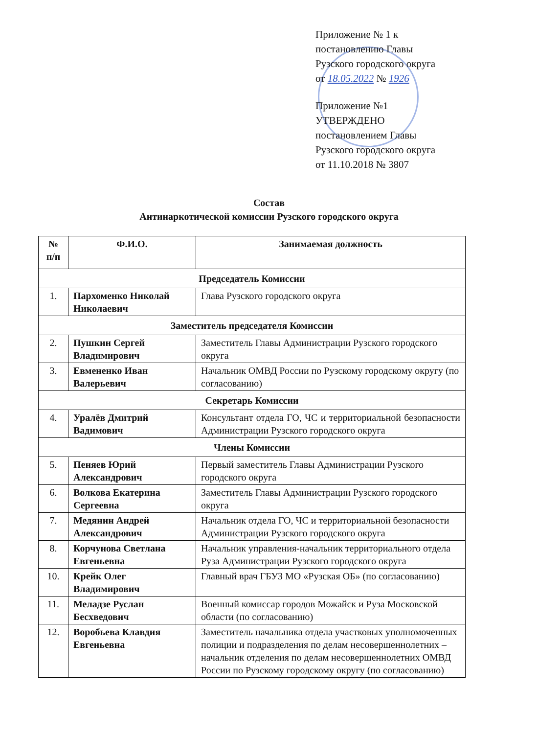Приложение № 1 к
постановлению Главы
Рузского городского округа
от 18.05.2022 № 1926
Приложение №1
УТВЕРЖДЕНО
постановлением Главы
Рузского городского округа
от 11.10.2018 № 3807
Состав
Антинаркотической комиссии Рузского городского округа
| № п/п | Ф.И.О. | Занимаемая должность |
| --- | --- | --- |
| Председатель Комиссии | | |
| 1. | Пархоменко Николай Николаевич | Глава Рузского городского округа |
| Заместитель председателя Комиссии | | |
| 2. | Пушкин Сергей Владимирович | Заместитель Главы Администрации Рузского городского округа |
| 3. | Евмененко Иван Валерьевич | Начальник ОМВД России по Рузскому городскому округу (по согласованию) |
| Секретарь Комиссии | | |
| 4. | Уралёв Дмитрий Вадимович | Консультант отдела ГО, ЧС и территориальной безопасности Администрации Рузского городского округа |
| Члены Комиссии | | |
| 5. | Пеняев Юрий Александрович | Первый заместитель Главы Администрации Рузского городского округа |
| 6. | Волкова Екатерина Сергеевна | Заместитель Главы Администрации Рузского городского округа |
| 7. | Медянин Андрей Александрович | Начальник отдела ГО, ЧС и территориальной безопасности Администрации Рузского городского округа |
| 8. | Корчунова Светлана Евгеньевна | Начальник управления-начальник территориального отдела Руза Администрации Рузского городского округа |
| 10. | Крейк Олег Владимирович | Главный врач ГБУЗ МО «Рузская ОБ» (по согласованию) |
| 11. | Меладзе Руслан Бесхведович | Военный комиссар городов Можайск и Руза Московской области (по согласованию) |
| 12. | Воробьева Клавдия Евгеньевна | Заместитель начальника отдела участковых уполномоченных полиции и подразделения по делам несовершеннолетних – начальник отделения по делам несовершеннолетних ОМВД России по Рузскому городскому округу (по согласованию) |